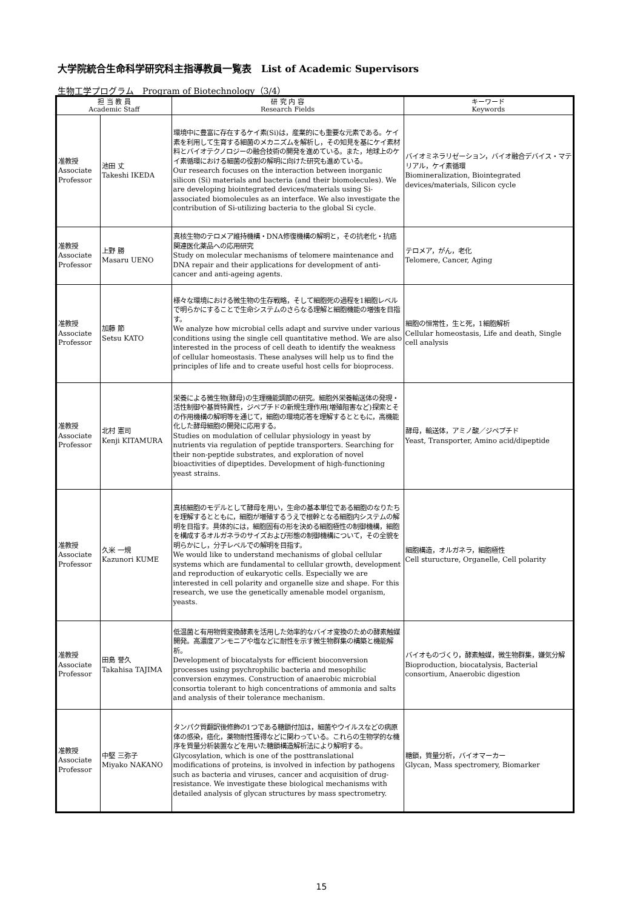大学院統合生命科学研究科主指導教員一覧表　List of Academic Supervisors
生物工学プログラム　Program of Biotechnology（3/4）
| 担 当 教 員 Academic Staff | | 研 究 内 容 Research Fields | キーワード Keywords |
| --- | --- | --- | --- |
| 准教授 Associate Professor | 池田 丈 Takeshi IKEDA | 環境中に豊富に存在するケイ素(Si)は，産業的にも重要な元素である。ケイ素を利用して生育する細菌のメカニズムを解析し，その知見を基にケイ素材料とバイオテクノロジーの融合技術の開発を進めている。また，地球上のケイ素循環における細菌の役割の解明に向けた研究も進めている。 Our research focuses on the interaction between inorganic silicon (Si) materials and bacteria (and their biomolecules). We are developing biointegrated devices/materials using Si-associated biomolecules as an interface. We also investigate the contribution of Si-utilizing bacteria to the global Si cycle. | バイオミネラリゼーション，バイオ融合デバイス・マテリアル，ケイ素循環 Biomineralization, Biointegrated devices/materials, Silicon cycle |
| 准教授 Associate Professor | 上野 勝 Masaru UENO | 真核生物のテロメア維持機構・DNA修復機構の解明と，その抗老化・抗癌関連医化薬品への応用研究 Study on molecular mechanisms of telomere maintenance and DNA repair and their applications for development of anti-cancer and anti-ageing agents. | テロメア，がん，老化 Telomere, Cancer, Aging |
| 准教授 Associate Professor | 加藤 節 Setsu KATO | 様々な環境における微生物の生存戦略，そして細胞死の過程を1細胞レベルで明らかにすることで生命システムのさらなる理解と細胞機能の増強を目指す。 We analyze how microbial cells adapt and survive under various conditions using the single cell quantitative method. We are also interested in the process of cell death to identify the weakness of cellular homeostasis. These analyses will help us to find the principles of life and to create useful host cells for bioprocess. | 細胞の恒常性，生と死，1細胞解析 Cellular homeostasis, Life and death, Single cell analysis |
| 准教授 Associate Professor | 北村 憲司 Kenji KITAMURA | 栄養による微生物(酵母)の生理機能調節の研究。細胞外栄養輸送体の発現・活性制御や基質特異性，ジペプチドの新規生理作用(増殖阻害など)探索とその作用機構の解明等を通じて，細胞の環境応答を理解するとともに，高機能化した酵母細胞の開発に応用する。 Studies on modulation of cellular physiology in yeast by nutrients via regulation of peptide transporters. Searching for their non-peptide substrates, and exploration of novel bioactivities of dipeptides. Development of high-functioning yeast strains. | 酵母，輸送体，アミノ酸／ジペプチド Yeast, Transporter, Amino acid/dipeptide |
| 准教授 Associate Professor | 久米 一規 Kazunori KUME | 真核細胞のモデルとして酵母を用い，生命の基本単位である細胞のなりたちを理解するとともに，細胞が増殖するうえで根幹となる細胞内システムの解明を目指す。具体的には，細胞固有の形を決める細胞極性の制御機構，細胞を構成するオルガネラのサイズおよび形態の制御機構について，その全貌を明らかにし，分子レベルでの解明を目指す。 We would like to understand mechanisms of global cellular systems which are fundamental to cellular growth, development and reproduction of eukaryotic cells. Especially we are interested in cell polarity and organelle size and shape. For this research, we use the genetically amenable model organism, yeasts. | 細胞構造，オルガネラ，細胞極性 Cell sturucture, Organelle, Cell polarity |
| 准教授 Associate Professor | 田島 誉久 Takahisa TAJIMA | 低温菌と有用物質変換酵素を活用した効率的なバイオ変換のための酵素触媒開発。高濃度アンモニアや塩などに耐性を示す微生物群集の構築と機能解析。 Development of biocatalysts for efficient bioconversion processes using psychrophilic bacteria and mesophilic conversion enzymes. Construction of anaerobic microbial consortia tolerant to high concentrations of ammonia and salts and analysis of their tolerance mechanism. | バイオものづくり，酵素触媒，微生物群集，嫌気分解 Bioproduction, biocatalysis, Bacterial consortium, Anaerobic digestion |
| 准教授 Associate Professor | 中堅 三弥子 Miyako NAKANO | タンパク質翻訳後修飾の1つである糖鎖付加は，細菌やウイルスなどの病原体の感染，癌化，薬物耐性獲得などに関わっている。これらの生物学的な機序を質量分析装置などを用いた糖鎖構造解析法により解明する。 Glycosylation, which is one of the posttranslational modifications of proteins, is involved in infection by pathogens such as bacteria and viruses, cancer and acquisition of drug-resistance. We investigate these biological mechanisms with detailed analysis of glycan structures by mass spectrometry. | 糖鎖，質量分析，バイオマーカー Glycan, Mass spectromery, Biomarker |
15